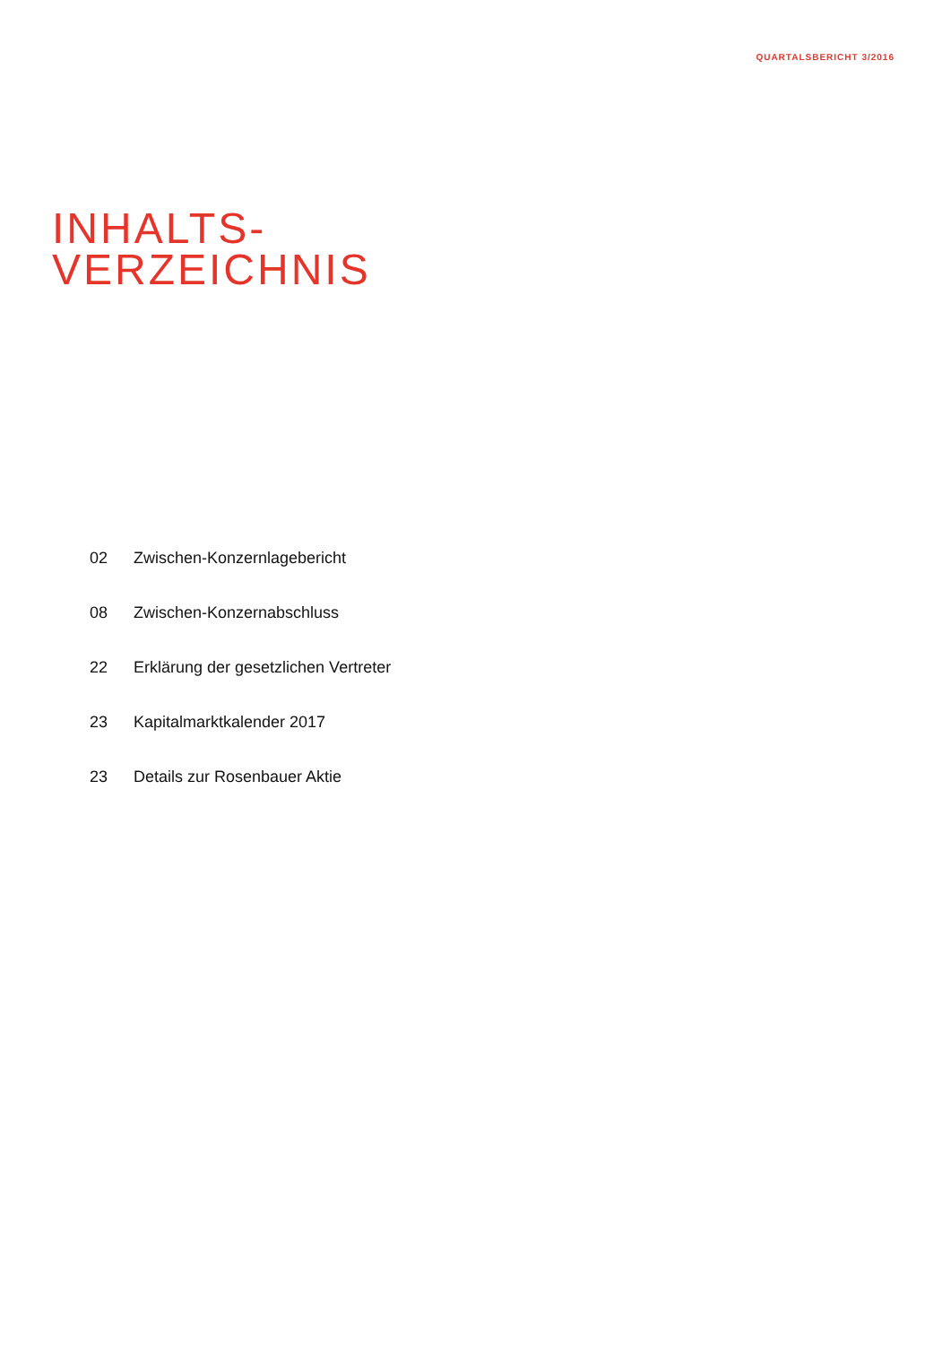QUARTALSBERICHT 3/2016
INHALTS-
VERZEICHNIS
02 Zwischen-Konzernlagebericht
08 Zwischen-Konzernabschluss
22 Erklärung der gesetzlichen Vertreter
23 Kapitalmarktkalender 2017
23 Details zur Rosenbauer Aktie